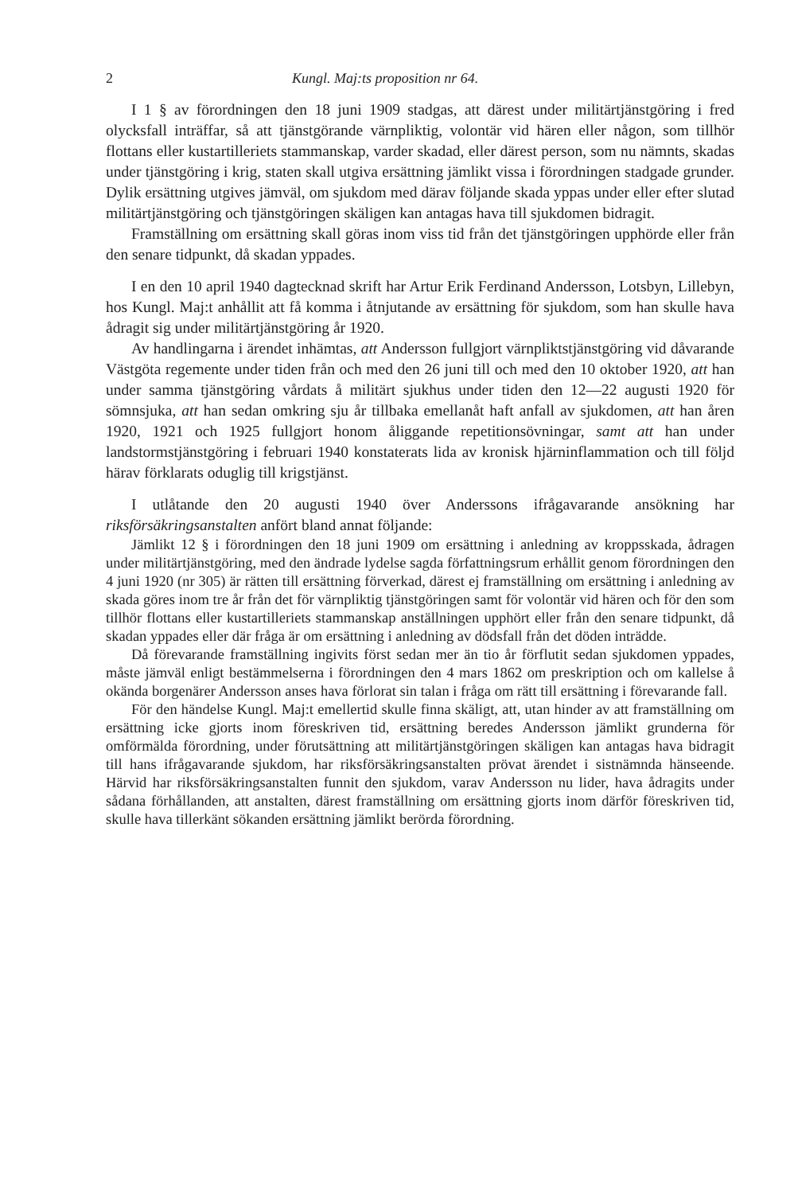2 Kungl. Maj:ts proposition nr 64.
I 1 § av förordningen den 18 juni 1909 stadgas, att därest under militärtjänstgöring i fred olycksfall inträffar, så att tjänstgörande värnpliktig, volontär vid hären eller någon, som tillhör flottans eller kustartilleriets stammanskap, varder skadad, eller därest person, som nu nämnts, skadas under tjänstgöring i krig, staten skall utgiva ersättning jämlikt vissa i förordningen stadgade grunder. Dylik ersättning utgives jämväl, om sjukdom med därav följande skada yppas under eller efter slutad militärtjänstgöring och tjänstgöringen skäligen kan antagas hava till sjukdomen bidragit.
Framställning om ersättning skall göras inom viss tid från det tjänstgöringen upphörde eller från den senare tidpunkt, då skadan yppades.
I en den 10 april 1940 dagtecknad skrift har Artur Erik Ferdinand Andersson, Lotsbyn, Lillebyn, hos Kungl. Maj:t anhållit att få komma i åtnjutande av ersättning för sjukdom, som han skulle hava ådragit sig under militärtjänstgöring år 1920.
Av handlingarna i ärendet inhämtas, att Andersson fullgjort värnpliktstjänstgöring vid dåvarande Västgöta regemente under tiden från och med den 26 juni till och med den 10 oktober 1920, att han under samma tjänstgöring vårdats å militärt sjukhus under tiden den 12—22 augusti 1920 för sömnsjuka, att han sedan omkring sju år tillbaka emellanåt haft anfall av sjukdomen, att han åren 1920, 1921 och 1925 fullgjort honom åliggande repetitionsövningar, samt att han under landstormstjänstgöring i februari 1940 konstaterats lida av kronisk hjärninflammation och till följd härav förklarats oduglig till krigstjänst.
I utlåtande den 20 augusti 1940 över Anderssons ifrågavarande ansökning har riksförsäkringsanstalten anfört bland annat följande:
Jämlikt 12 § i förordningen den 18 juni 1909 om ersättning i anledning av kroppsskada, ådragen under militärtjänstgöring, med den ändrade lydelse sagda författningsrum erhållit genom förordningen den 4 juni 1920 (nr 305) är rätten till ersättning förverkad, därest ej framställning om ersättning i anledning av skada göres inom tre år från det för värnpliktig tjänstgöringen samt för volontär vid hären och för den som tillhör flottans eller kustartilleriets stammanskap anställningen upphört eller från den senare tidpunkt, då skadan yppades eller där fråga är om ersättning i anledning av dödsfall från det döden inträdde.
Då förevarande framställning ingivits först sedan mer än tio år förflutit sedan sjukdomen yppades, måste jämväl enligt bestämmelserna i förordningen den 4 mars 1862 om preskription och om kallelse å okända borgenärer Andersson anses hava förlorat sin talan i fråga om rätt till ersättning i förevarande fall.
För den händelse Kungl. Maj:t emellertid skulle finna skäligt, att, utan hinder av att framställning om ersättning icke gjorts inom föreskriven tid, ersättning beredes Andersson jämlikt grunderna för omförmälda förordning, under förutsättning att militärtjänstgöringen skäligen kan antagas hava bidragit till hans ifrågavarande sjukdom, har riksförsäkringsanstalten prövat ärendet i sistnämnda hänseende. Härvid har riksförsäkringsanstalten funnit den sjukdom, varav Andersson nu lider, hava ådragits under sådana förhållanden, att anstalten, därest framställning om ersättning gjorts inom därför föreskriven tid, skulle hava tillerkänt sökanden ersättning jämlikt berörda förordning.